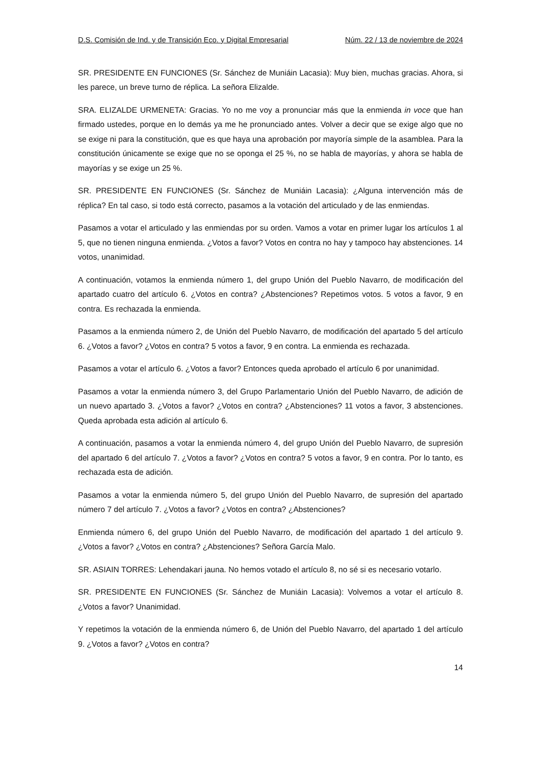D.S. Comisión de Ind. y de Transición Eco. y Digital Empresarial Núm. 22 / 13 de noviembre de 2024
SR. PRESIDENTE EN FUNCIONES (Sr. Sánchez de Muniáin Lacasia): Muy bien, muchas gracias. Ahora, si les parece, un breve turno de réplica. La señora Elizalde.
SRA. ELIZALDE URMENETA: Gracias. Yo no me voy a pronunciar más que la enmienda in voce que han firmado ustedes, porque en lo demás ya me he pronunciado antes. Volver a decir que se exige algo que no se exige ni para la constitución, que es que haya una aprobación por mayoría simple de la asamblea. Para la constitución únicamente se exige que no se oponga el 25 %, no se habla de mayorías, y ahora se habla de mayorías y se exige un 25 %.
SR. PRESIDENTE EN FUNCIONES (Sr. Sánchez de Muniáin Lacasia): ¿Alguna intervención más de réplica? En tal caso, si todo está correcto, pasamos a la votación del articulado y de las enmiendas.
Pasamos a votar el articulado y las enmiendas por su orden. Vamos a votar en primer lugar los artículos 1 al 5, que no tienen ninguna enmienda. ¿Votos a favor? Votos en contra no hay y tampoco hay abstenciones. 14 votos, unanimidad.
A continuación, votamos la enmienda número 1, del grupo Unión del Pueblo Navarro, de modificación del apartado cuatro del artículo 6. ¿Votos en contra? ¿Abstenciones? Repetimos votos. 5 votos a favor, 9 en contra. Es rechazada la enmienda.
Pasamos a la enmienda número 2, de Unión del Pueblo Navarro, de modificación del apartado 5 del artículo 6. ¿Votos a favor? ¿Votos en contra? 5 votos a favor, 9 en contra. La enmienda es rechazada.
Pasamos a votar el artículo 6. ¿Votos a favor? Entonces queda aprobado el artículo 6 por unanimidad.
Pasamos a votar la enmienda número 3, del Grupo Parlamentario Unión del Pueblo Navarro, de adición de un nuevo apartado 3. ¿Votos a favor? ¿Votos en contra? ¿Abstenciones? 11 votos a favor, 3 abstenciones. Queda aprobada esta adición al artículo 6.
A continuación, pasamos a votar la enmienda número 4, del grupo Unión del Pueblo Navarro, de supresión del apartado 6 del artículo 7. ¿Votos a favor? ¿Votos en contra? 5 votos a favor, 9 en contra. Por lo tanto, es rechazada esta de adición.
Pasamos a votar la enmienda número 5, del grupo Unión del Pueblo Navarro, de supresión del apartado número 7 del artículo 7. ¿Votos a favor? ¿Votos en contra? ¿Abstenciones?
Enmienda número 6, del grupo Unión del Pueblo Navarro, de modificación del apartado 1 del artículo 9. ¿Votos a favor? ¿Votos en contra? ¿Abstenciones? Señora García Malo.
SR. ASIAIN TORRES: Lehendakari jauna. No hemos votado el artículo 8, no sé si es necesario votarlo.
SR. PRESIDENTE EN FUNCIONES (Sr. Sánchez de Muniáin Lacasia): Volvemos a votar el artículo 8. ¿Votos a favor? Unanimidad.
Y repetimos la votación de la enmienda número 6, de Unión del Pueblo Navarro, del apartado 1 del artículo 9. ¿Votos a favor? ¿Votos en contra?
14